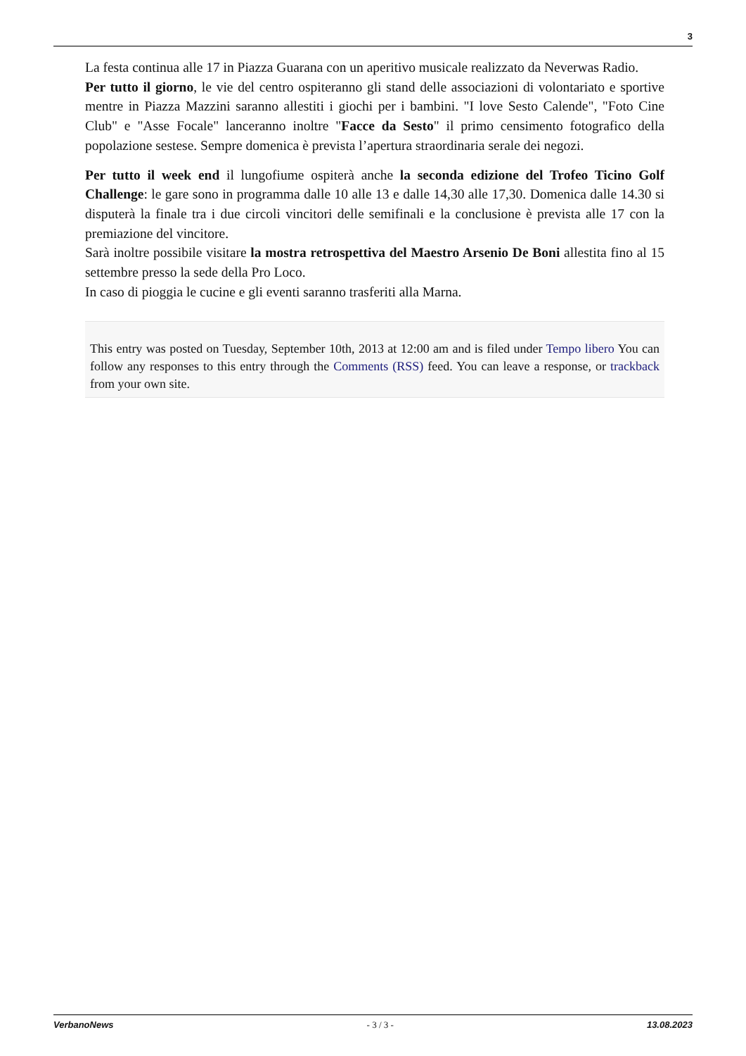3
La festa continua alle 17 in Piazza Guarana con un aperitivo musicale realizzato da Neverwas Radio.
Per tutto il giorno, le vie del centro ospiteranno gli stand delle associazioni di volontariato e sportive mentre in Piazza Mazzini saranno allestiti i giochi per i bambini. "I love Sesto Calende", "Foto Cine Club" e "Asse Focale" lanceranno inoltre "Facce da Sesto" il primo censimento fotografico della popolazione sestese. Sempre domenica è prevista l’apertura straordinaria serale dei negozi.
Per tutto il week end il lungofiume ospiterà anche la seconda edizione del Trofeo Ticino Golf Challenge: le gare sono in programma dalle 10 alle 13 e dalle 14,30 alle 17,30. Domenica dalle 14.30 si disputerà la finale tra i due circoli vincitori delle semifinali e la conclusione è prevista alle 17 con la premiazione del vincitore.
Sarà inoltre possibile visitare la mostra retrospettiva del Maestro Arsenio De Boni allestita fino al 15 settembre presso la sede della Pro Loco.
In caso di pioggia le cucine e gli eventi saranno trasferiti alla Marna.
This entry was posted on Tuesday, September 10th, 2013 at 12:00 am and is filed under Tempo libero You can follow any responses to this entry through the Comments (RSS) feed. You can leave a response, or trackback from your own site.
VerbanoNews - 3 / 3 - 13.08.2023